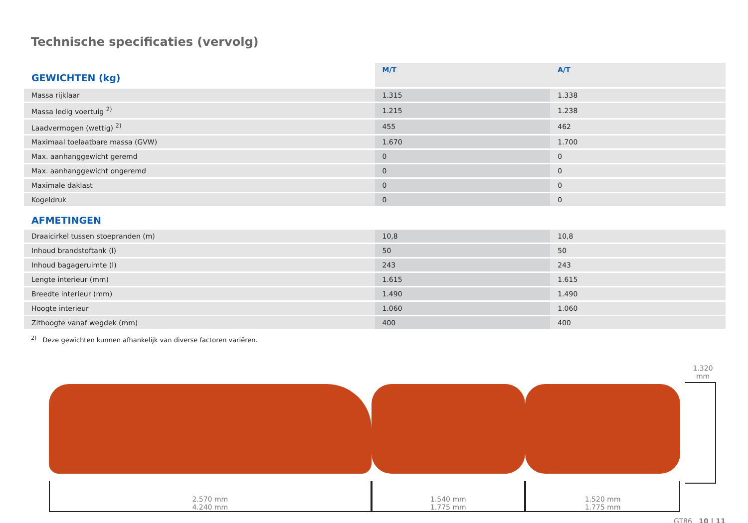Technische specificaties (vervolg)
| GEWICHTEN (kg) | M/T | A/T |
| --- | --- | --- |
| Massa rijklaar | 1.315 | 1.338 |
| Massa ledig voertuig <sup>2)</sup> | 1.215 | 1.238 |
| Laadvermogen (wettig) <sup>2)</sup> | 455 | 462 |
| Maximaal toelaatbare massa (GVW) | 1.670 | 1.700 |
| Max. aanhanggewicht geremd | 0 | 0 |
| Max. aanhanggewicht ongeremd | 0 | 0 |
| Maximale daklast | 0 | 0 |
| Kogeldruk | 0 | 0 |
| AFMETINGEN | | |
| Draaicirkel tussen stoepranden (m) | 10,8 | 10,8 |
| Inhoud brandstoftank (l) | 50 | 50 |
| Inhoud bagageruimte (l) | 243 | 243 |
| Lengte interieur (mm) | 1.615 | 1.615 |
| Breedte interieur (mm) | 1.490 | 1.490 |
| Hoogte interieur | 1.060 | 1.060 |
| Zithoogte vanaf wegdek (mm) | 400 | 400 |
<sup>2)</sup> Deze gewichten kunnen afhankelijk van diverse factoren variëren.
2.570 mm
4.240 mm
1.540 mm
1.775 mm
1.520 mm
1.775 mm
1.320 mm
GT86 10 | 11